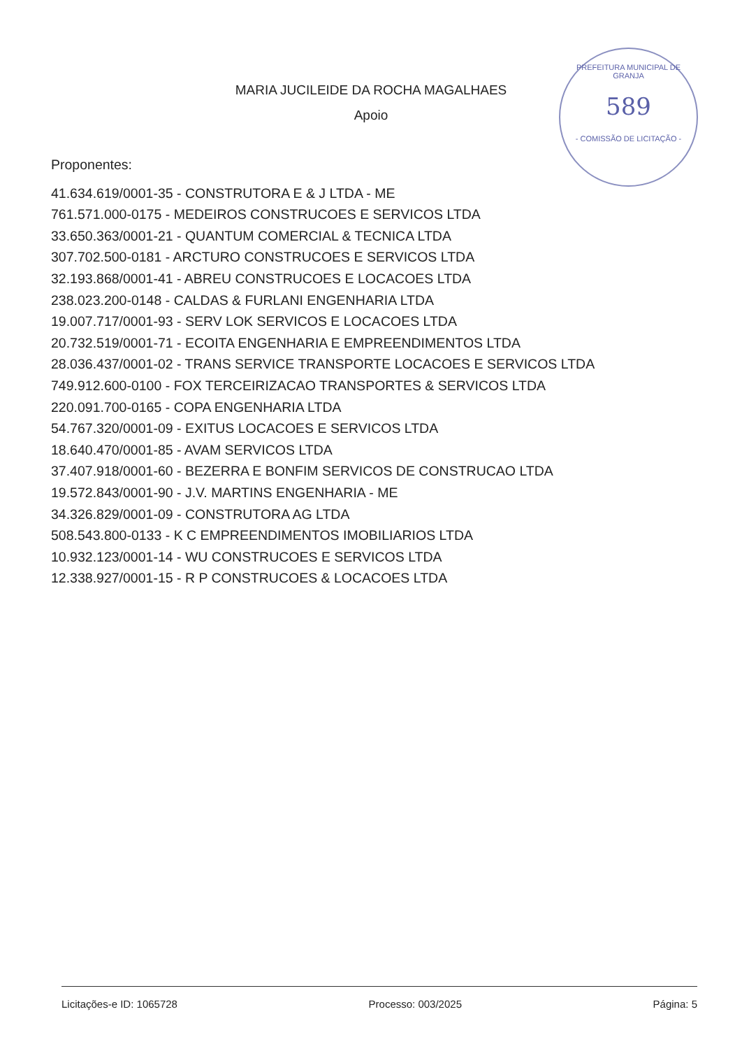MARIA JUCILEIDE DA ROCHA MAGALHAES
Apoio
PREFEITURA MUNICIPAL DE GRANJA
589
- COMISSÃO DE LICITAÇÃO -
Proponentes:
41.634.619/0001-35 - CONSTRUTORA E & J LTDA - ME
761.571.000-0175 - MEDEIROS CONSTRUCOES E SERVICOS LTDA
33.650.363/0001-21 - QUANTUM COMERCIAL & TECNICA LTDA
307.702.500-0181 - ARCTURO CONSTRUCOES E SERVICOS LTDA
32.193.868/0001-41 - ABREU CONSTRUCOES E LOCACOES LTDA
238.023.200-0148 - CALDAS & FURLANI ENGENHARIA LTDA
19.007.717/0001-93 - SERV LOK SERVICOS E LOCACOES LTDA
20.732.519/0001-71 - ECOITA ENGENHARIA E EMPREENDIMENTOS LTDA
28.036.437/0001-02 - TRANS SERVICE TRANSPORTE LOCACOES E SERVICOS LTDA
749.912.600-0100 - FOX TERCEIRIZACAO TRANSPORTES & SERVICOS LTDA
220.091.700-0165 - COPA ENGENHARIA LTDA
54.767.320/0001-09 - EXITUS LOCACOES E SERVICOS LTDA
18.640.470/0001-85 - AVAM SERVICOS LTDA
37.407.918/0001-60 - BEZERRA E BONFIM SERVICOS DE CONSTRUCAO LTDA
19.572.843/0001-90 - J.V. MARTINS ENGENHARIA - ME
34.326.829/0001-09 - CONSTRUTORA AG LTDA
508.543.800-0133 - K C EMPREENDIMENTOS IMOBILIARIOS LTDA
10.932.123/0001-14 - WU CONSTRUCOES E SERVICOS LTDA
12.338.927/0001-15 - R P CONSTRUCOES & LOCACOES LTDA
Licitações-e ID: 1065728 Processo: 003/2025 Página: 5